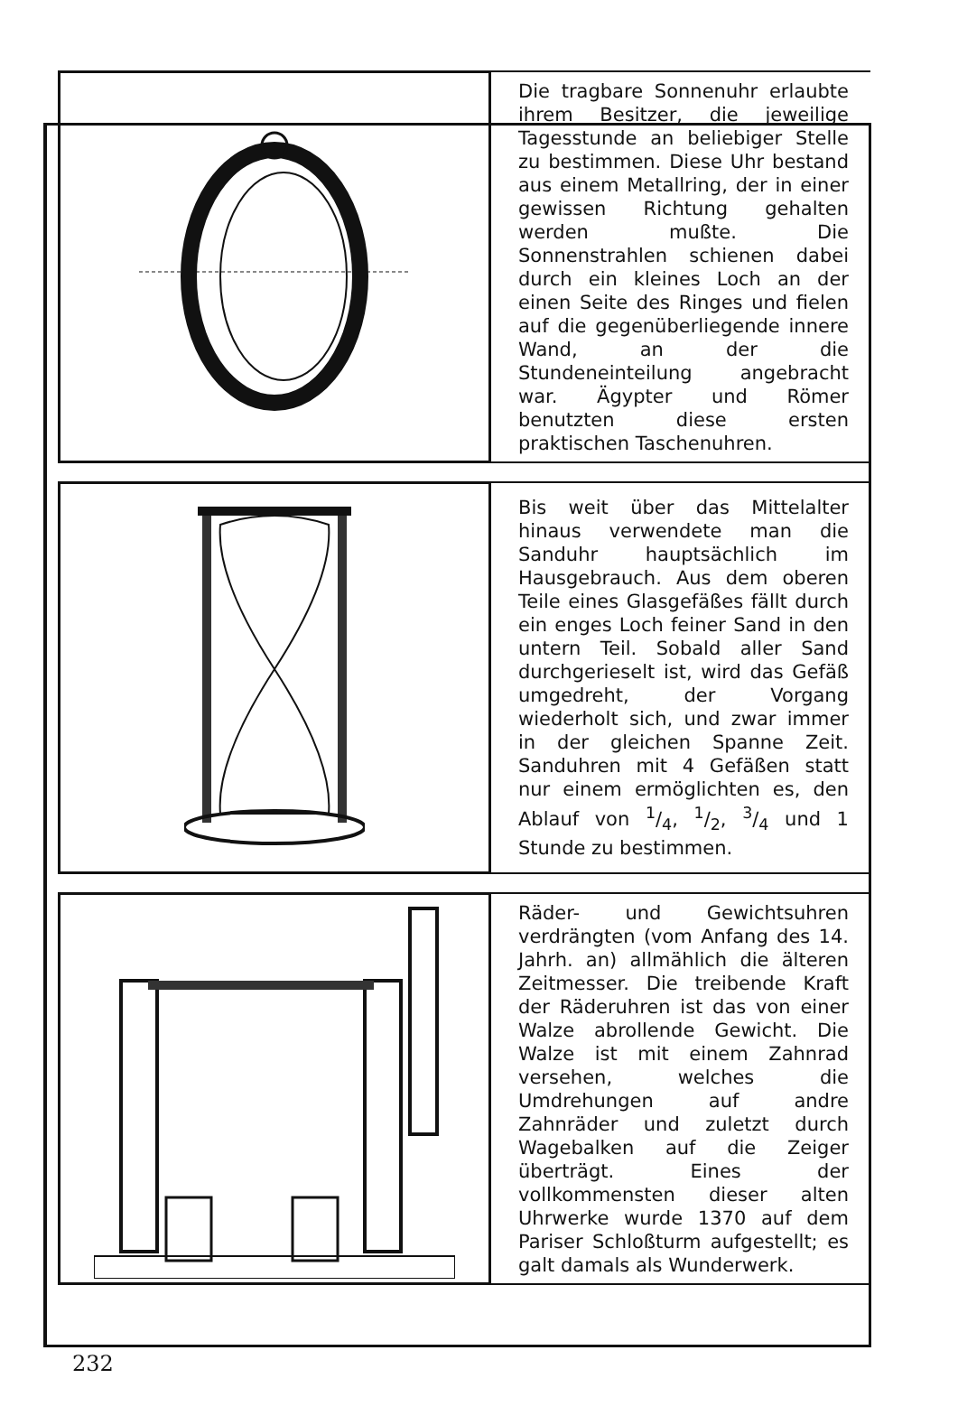Die tragbare Sonnenuhr erlaubte ihrem Besitzer, die jeweilige Tagesstunde an beliebiger Stelle zu bestimmen. Diese Uhr bestand aus einem Metallring, der in einer gewissen Richtung gehalten werden mußte. Die Sonnenstrahlen schienen dabei durch ein kleines Loch an der einen Seite des Ringes und fielen auf die gegenüberliegende innere Wand, an der die Stundeneinteilung angebracht war. Ägypter und Römer benutzten diese ersten praktischen Taschenuhren.
Bis weit über das Mittelalter hinaus verwendete man die Sanduhr hauptsächlich im Hausgebrauch. Aus dem oberen Teile eines Glasgefäßes fällt durch ein enges Loch feiner Sand in den untern Teil. Sobald aller Sand durchgerieselt ist, wird das Gefäß umgedreht, der Vorgang wiederholt sich, und zwar immer in der gleichen Spanne Zeit. Sanduhren mit 4 Gefäßen statt nur einem ermöglichten es, den Ablauf von 1/4, 1/2, 3/4 und 1 Stunde zu bestimmen.
Räder- und Gewichtsuhren verdrängten (vom Anfang des 14. Jahrh. an) allmählich die älteren Zeitmesser. Die treibende Kraft der Räderuhren ist das von einer Walze abrollende Gewicht. Die Walze ist mit einem Zahnrad versehen, welches die Umdrehungen auf andre Zahnräder und zuletzt durch Wagebalken auf die Zeiger überträgt. Eines der vollkommensten dieser alten Uhrwerke wurde 1370 auf dem Pariser Schloßturm aufgestellt; es galt damals als Wunderwerk.
232